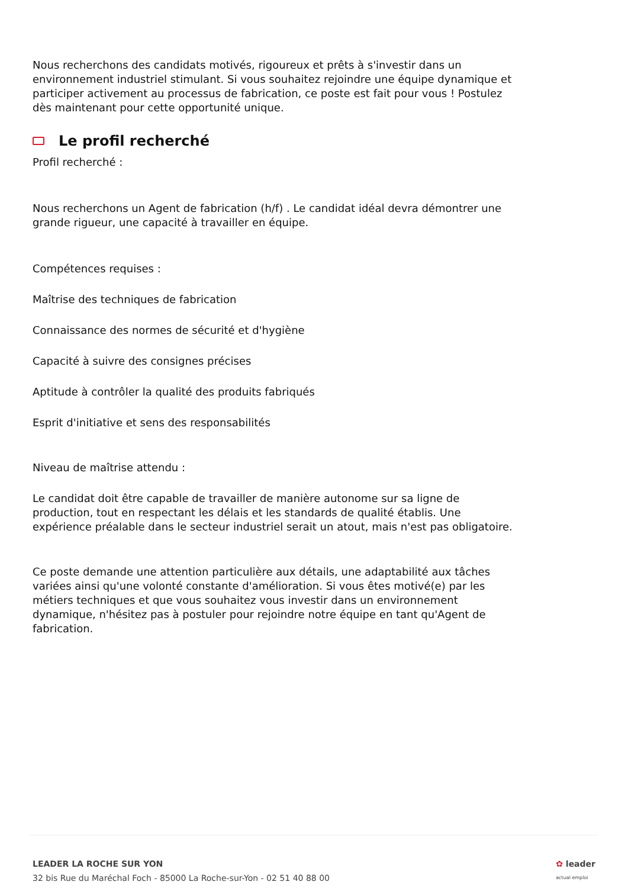Nous recherchons des candidats motivés, rigoureux et prêts à s'investir dans un environnement industriel stimulant. Si vous souhaitez rejoindre une équipe dynamique et participer activement au processus de fabrication, ce poste est fait pour vous ! Postulez dès maintenant pour cette opportunité unique.
Le profil recherché
Profil recherché :
Nous recherchons un Agent de fabrication (h/f) . Le candidat idéal devra démontrer une grande rigueur, une capacité à travailler en équipe.
Compétences requises :
Maîtrise des techniques de fabrication
Connaissance des normes de sécurité et d'hygiène
Capacité à suivre des consignes précises
Aptitude à contrôler la qualité des produits fabriqués
Esprit d'initiative et sens des responsabilités
Niveau de maîtrise attendu :
Le candidat doit être capable de travailler de manière autonome sur sa ligne de production, tout en respectant les délais et les standards de qualité établis. Une expérience préalable dans le secteur industriel serait un atout, mais n'est pas obligatoire.
Ce poste demande une attention particulière aux détails, une adaptabilité aux tâches variées ainsi qu'une volonté constante d'amélioration. Si vous êtes motivé(e) par les métiers techniques et que vous souhaitez vous investir dans un environnement dynamique, n'hésitez pas à postuler pour rejoindre notre équipe en tant qu'Agent de fabrication.
LEADER LA ROCHE SUR YON
32 bis Rue du Maréchal Foch - 85000 La Roche-sur-Yon - 02 51 40 88 00
✿ leader
actual emploi